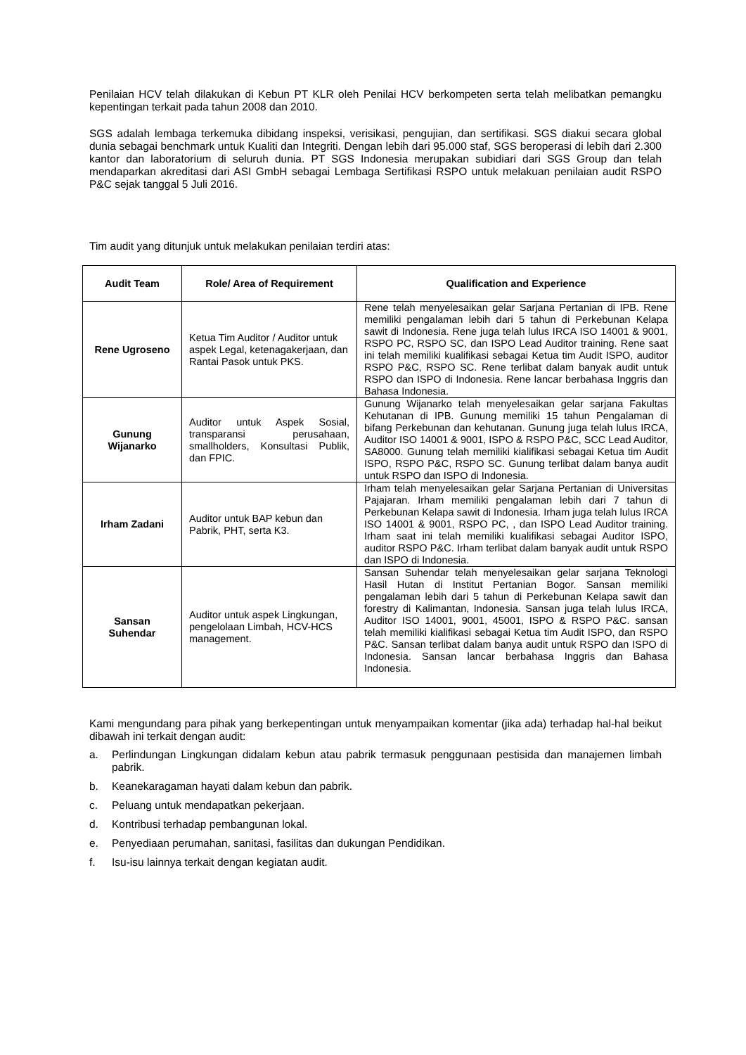Penilaian HCV telah dilakukan di Kebun PT KLR oleh Penilai HCV berkompeten serta telah melibatkan pemangku kepentingan terkait pada tahun 2008 dan 2010.
SGS adalah lembaga terkemuka dibidang inspeksi, verisikasi, pengujian, dan sertifikasi. SGS diakui secara global dunia sebagai benchmark untuk Kualiti dan Integriti. Dengan lebih dari 95.000 staf, SGS beroperasi di lebih dari 2.300 kantor dan laboratorium di seluruh dunia. PT SGS Indonesia merupakan subidiari dari SGS Group dan telah mendaparkan akreditasi dari ASI GmbH sebagai Lembaga Sertifikasi RSPO untuk melakuan penilaian audit RSPO P&C sejak tanggal 5 Juli 2016.
Tim audit yang ditunjuk untuk melakukan penilaian terdiri atas:
| Audit Team | Role/ Area of Requirement | Qualification and Experience |
| --- | --- | --- |
| Rene Ugroseno | Ketua Tim Auditor / Auditor untuk aspek Legal, ketenagakerjaan, dan Rantai Pasok untuk PKS. | Rene telah menyelesaikan gelar Sarjana Pertanian di IPB. Rene memiliki pengalaman lebih dari 5 tahun di Perkebunan Kelapa sawit di Indonesia. Rene juga telah lulus IRCA ISO 14001 & 9001, RSPO PC, RSPO SC, dan ISPO Lead Auditor training. Rene saat ini telah memiliki kualifikasi sebagai Ketua tim Audit ISPO, auditor RSPO P&C, RSPO SC. Rene terlibat dalam banyak audit untuk RSPO dan ISPO di Indonesia. Rene lancar berbahasa Inggris dan Bahasa Indonesia. |
| Gunung Wijanarko | Auditor untuk Aspek Sosial, transparansi perusahaan, smallholders, Konsultasi Publik, dan FPIC. | Gunung Wijanarko telah menyelesaikan gelar sarjana Fakultas Kehutanan di IPB. Gunung memiliki 15 tahun Pengalaman di bifang Perkebunan dan kehutanan. Gunung juga telah lulus IRCA, Auditor ISO 14001 & 9001, ISPO & RSPO P&C, SCC Lead Auditor, SA8000. Gunung telah memiliki kialifikasi sebagai Ketua tim Audit ISPO, RSPO P&C, RSPO SC. Gunung terlibat dalam banya audit untuk RSPO dan ISPO di Indonesia. |
| Irham Zadani | Auditor untuk BAP kebun dan Pabrik, PHT, serta K3. | Irham telah menyelesaikan gelar Sarjana Pertanian di Universitas Pajajaran. Irham memiliki pengalaman lebih dari 7 tahun di Perkebunan Kelapa sawit di Indonesia. Irham juga telah lulus IRCA ISO 14001 & 9001, RSPO PC, , dan ISPO Lead Auditor training. Irham saat ini telah memiliki kualifikasi sebagai Auditor ISPO, auditor RSPO P&C. Irham terlibat dalam banyak audit untuk RSPO dan ISPO di Indonesia. |
| Sansan Suhendar | Auditor untuk aspek Lingkungan, pengelolaan Limbah, HCV-HCS management. | Sansan Suhendar telah menyelesaikan gelar sarjana Teknologi Hasil Hutan di Institut Pertanian Bogor. Sansan memiliki pengalaman lebih dari 5 tahun di Perkebunan Kelapa sawit dan forestry di Kalimantan, Indonesia. Sansan juga telah lulus IRCA, Auditor ISO 14001, 9001, 45001, ISPO & RSPO P&C. sansan telah memiliki kialifikasi sebagai Ketua tim Audit ISPO, dan RSPO P&C. Sansan terlibat dalam banya audit untuk RSPO dan ISPO di Indonesia. Sansan lancar berbahasa Inggris dan Bahasa Indonesia. |
Kami mengundang para pihak yang berkepentingan untuk menyampaikan komentar (jika ada) terhadap hal-hal beikut dibawah ini terkait dengan audit:
a. Perlindungan Lingkungan didalam kebun atau pabrik termasuk penggunaan pestisida dan manajemen limbah pabrik.
b. Keanekaragaman hayati dalam kebun dan pabrik.
c. Peluang untuk mendapatkan pekerjaan.
d. Kontribusi terhadap pembangunan lokal.
e. Penyediaan perumahan, sanitasi, fasilitas dan dukungan Pendidikan.
f. Isu-isu lainnya terkait dengan kegiatan audit.